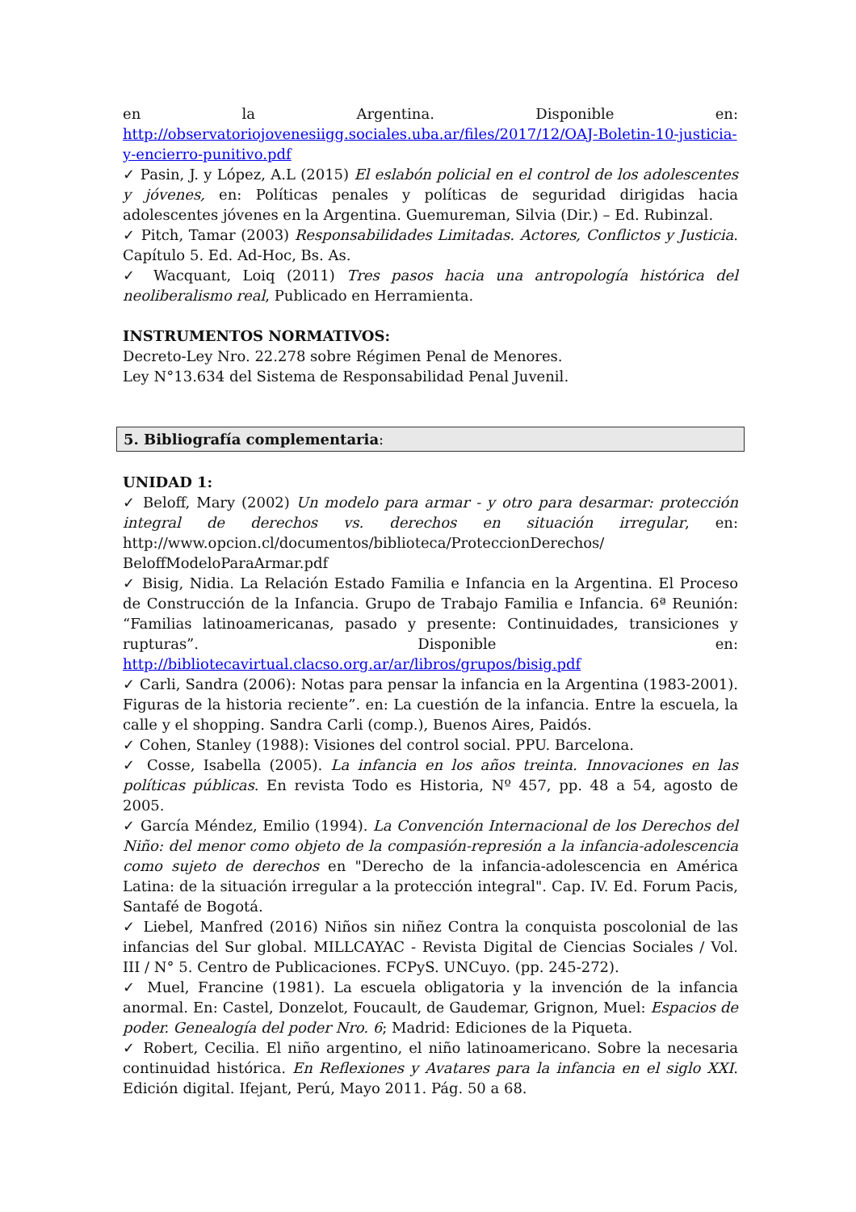en la Argentina. Disponible en:
http://observatoriojovenesiigg.sociales.uba.ar/files/2017/12/OAJ-Boletin-10-justicia-y-encierro-punitivo.pdf
✓ Pasin, J. y López, A.L (2015) El eslabón policial en el control de los adolescentes y jóvenes, en: Políticas penales y políticas de seguridad dirigidas hacia adolescentes jóvenes en la Argentina. Guemureman, Silvia (Dir.) – Ed. Rubinzal.
✓ Pitch, Tamar (2003) Responsabilidades Limitadas. Actores, Conflictos y Justicia. Capítulo 5. Ed. Ad-Hoc, Bs. As.
✓ Wacquant, Loiq (2011) Tres pasos hacia una antropología histórica del neoliberalismo real, Publicado en Herramienta.
INSTRUMENTOS NORMATIVOS:
Decreto-Ley Nro. 22.278 sobre Régimen Penal de Menores.
Ley N°13.634 del Sistema de Responsabilidad Penal Juvenil.
5. Bibliografía complementaria:
UNIDAD 1:
✓ Beloff, Mary (2002) Un modelo para armar - y otro para desarmar: protección integral de derechos vs. derechos en situación irregular, en: http://www.opcion.cl/documentos/biblioteca/ProteccionDerechos/ BeloffModeloParaArmar.pdf
✓ Bisig, Nidia. La Relación Estado Familia e Infancia en la Argentina. El Proceso de Construcción de la Infancia. Grupo de Trabajo Familia e Infancia. 6ª Reunión: “Familias latinoamericanas, pasado y presente: Continuidades, transiciones y rupturas”. Disponible en: http://bibliotecavirtual.clacso.org.ar/ar/libros/grupos/bisig.pdf
✓ Carli, Sandra (2006): Notas para pensar la infancia en la Argentina (1983-2001). Figuras de la historia reciente”. en: La cuestión de la infancia. Entre la escuela, la calle y el shopping. Sandra Carli (comp.), Buenos Aires, Paidós.
✓ Cohen, Stanley (1988): Visiones del control social. PPU. Barcelona.
✓ Cosse, Isabella (2005). La infancia en los años treinta. Innovaciones en las políticas públicas. En revista Todo es Historia, Nº 457, pp. 48 a 54, agosto de 2005.
✓ García Méndez, Emilio (1994). La Convención Internacional de los Derechos del Niño: del menor como objeto de la compasión-represión a la infancia-adolescencia como sujeto de derechos en "Derecho de la infancia-adolescencia en América Latina: de la situación irregular a la protección integral". Cap. IV. Ed. Forum Pacis, Santafé de Bogotá.
✓ Liebel, Manfred (2016) Niños sin niñez Contra la conquista poscolonial de las infancias del Sur global. MILLCAYAC - Revista Digital de Ciencias Sociales / Vol. III / N° 5. Centro de Publicaciones. FCPyS. UNCuyo. (pp. 245-272).
✓ Muel, Francine (1981). La escuela obligatoria y la invención de la infancia anormal. En: Castel, Donzelot, Foucault, de Gaudemar, Grignon, Muel: Espacios de poder. Genealogía del poder Nro. 6; Madrid: Ediciones de la Piqueta.
✓ Robert, Cecilia. El niño argentino, el niño latinoamericano. Sobre la necesaria continuidad histórica. En Reflexiones y Avatares para la infancia en el siglo XXI. Edición digital. Ifejant, Perú, Mayo 2011. Pág. 50 a 68.